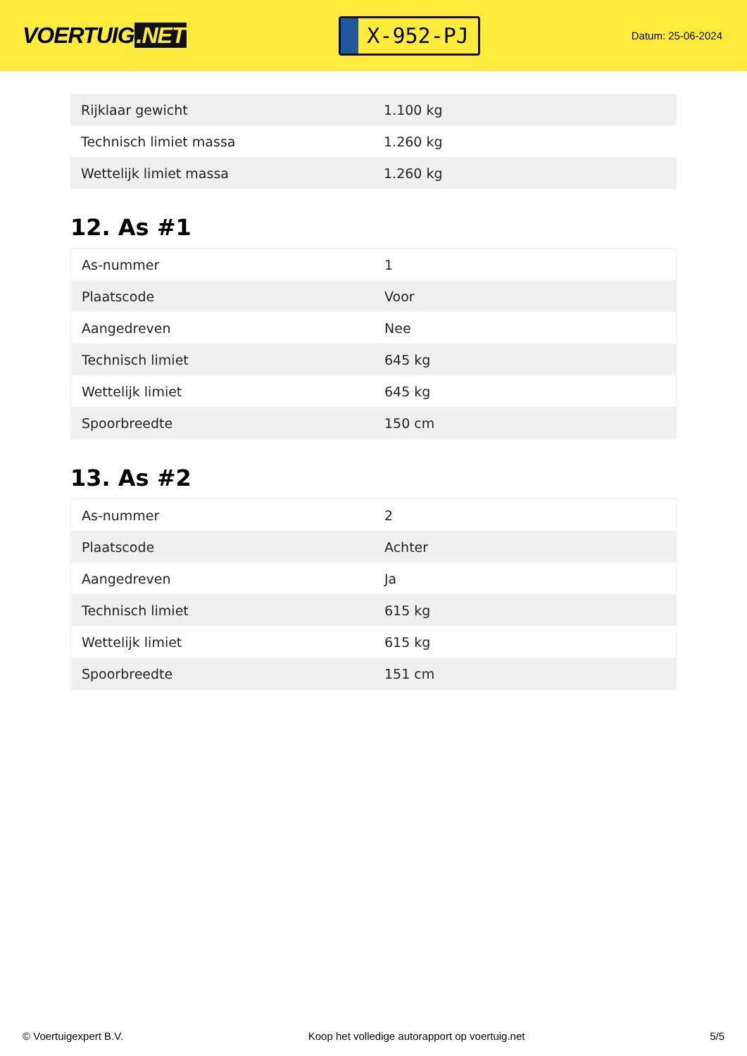VOERTUIG.NET
X-952-PJ
Datum: 25-06-2024
| Rijklaar gewicht | 1.100 kg |
| Technisch limiet massa | 1.260 kg |
| Wettelijk limiet massa | 1.260 kg |
12. As #1
| As-nummer | 1 |
| Plaatscode | Voor |
| Aangedreven | Nee |
| Technisch limiet | 645 kg |
| Wettelijk limiet | 645 kg |
| Spoorbreedte | 150 cm |
13. As #2
| As-nummer | 2 |
| Plaatscode | Achter |
| Aangedreven | Ja |
| Technisch limiet | 615 kg |
| Wettelijk limiet | 615 kg |
| Spoorbreedte | 151 cm |
© Voertuigexpert B.V. Koop het volledige autorapport op voertuig.net 5/5